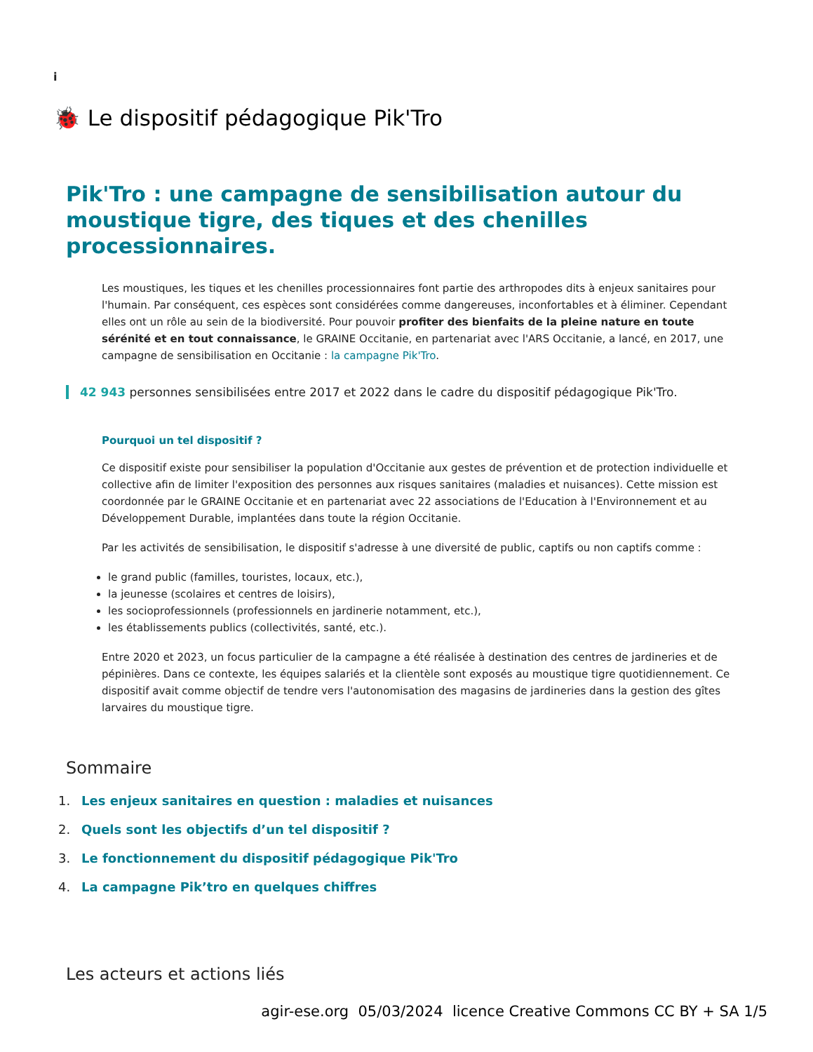i
🐞 Le dispositif pédagogique Pik'Tro
Pik'Tro : une campagne de sensibilisation autour du moustique tigre, des tiques et des chenilles processionnaires.
Les moustiques, les tiques et les chenilles processionnaires font partie des arthropodes dits à enjeux sanitaires pour l'humain. Par conséquent, ces espèces sont considérées comme dangereuses, inconfortables et à éliminer. Cependant elles ont un rôle au sein de la biodiversité. Pour pouvoir profiter des bienfaits de la pleine nature en toute sérénité et en tout connaissance, le GRAINE Occitanie, en partenariat avec l'ARS Occitanie, a lancé, en 2017, une campagne de sensibilisation en Occitanie : la campagne Pik'Tro.
42 943 personnes sensibilisées entre 2017 et 2022 dans le cadre du dispositif pédagogique Pik'Tro.
Pourquoi un tel dispositif ?
Ce dispositif existe pour sensibiliser la population d'Occitanie aux gestes de prévention et de protection individuelle et collective afin de limiter l'exposition des personnes aux risques sanitaires (maladies et nuisances). Cette mission est coordonnée par le GRAINE Occitanie et en partenariat avec 22 associations de l'Education à l'Environnement et au Développement Durable, implantées dans toute la région Occitanie.
Par les activités de sensibilisation, le dispositif s'adresse à une diversité de public, captifs ou non captifs comme :
le grand public (familles, touristes, locaux, etc.),
la jeunesse (scolaires et centres de loisirs),
les socioprofessionnels (professionnels en jardinerie notamment, etc.),
les établissements publics (collectivités, santé, etc.).
Entre 2020 et 2023, un focus particulier de la campagne a été réalisée à destination des centres de jardineries et de pépinières. Dans ce contexte, les équipes salariés et la clientèle sont exposés au moustique tigre quotidiennement. Ce dispositif avait comme objectif de tendre vers l'autonomisation des magasins de jardineries dans la gestion des gîtes larvaires du moustique tigre.
Sommaire
1. Les enjeux sanitaires en question : maladies et nuisances
2. Quels sont les objectifs d’un tel dispositif ?
3. Le fonctionnement du dispositif pédagogique Pik'Tro
4. La campagne Pik’tro en quelques chiffres
Les acteurs et actions liés
agir-ese.org 05/03/2024 licence Creative Commons CC BY + SA 1/5